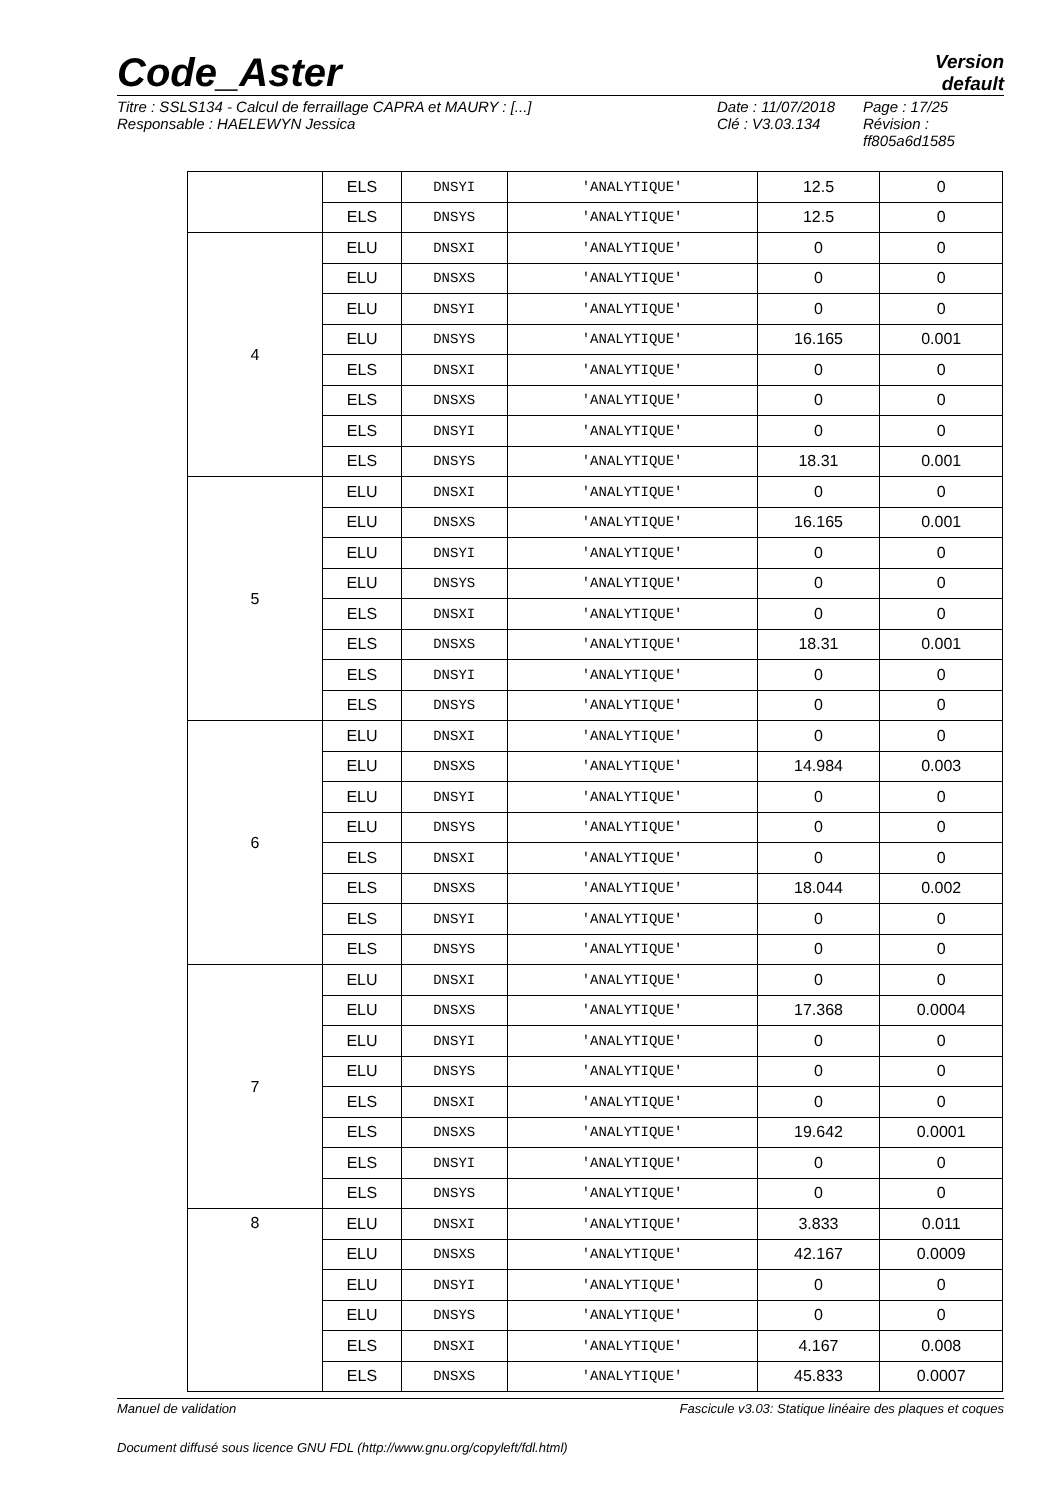Code_Aster
Version
default
Titre : SSLS134 - Calcul de ferraillage CAPRA et MAURY : [...]
Responsable : HAELEWYN Jessica
Date : 11/07/2018
Clé : V3.03.134
Page : 17/25
Révision :
ff805a6d1585
| | ELS | DNSYI | 'ANALYTIQUE' | 12.5 | 0 |
| | ELS | DNSYS | 'ANALYTIQUE' | 12.5 | 0 |
| 4 | ELU | DNSXI | 'ANALYTIQUE' | 0 | 0 |
| | ELU | DNSXS | 'ANALYTIQUE' | 0 | 0 |
| | ELU | DNSYI | 'ANALYTIQUE' | 0 | 0 |
| | ELU | DNSYS | 'ANALYTIQUE' | 16.165 | 0.001 |
| | ELS | DNSXI | 'ANALYTIQUE' | 0 | 0 |
| | ELS | DNSXS | 'ANALYTIQUE' | 0 | 0 |
| | ELS | DNSYI | 'ANALYTIQUE' | 0 | 0 |
| | ELS | DNSYS | 'ANALYTIQUE' | 18.31 | 0.001 |
| 5 | ELU | DNSXI | 'ANALYTIQUE' | 0 | 0 |
| | ELU | DNSXS | 'ANALYTIQUE' | 16.165 | 0.001 |
| | ELU | DNSYI | 'ANALYTIQUE' | 0 | 0 |
| | ELU | DNSYS | 'ANALYTIQUE' | 0 | 0 |
| | ELS | DNSXI | 'ANALYTIQUE' | 0 | 0 |
| | ELS | DNSXS | 'ANALYTIQUE' | 18.31 | 0.001 |
| | ELS | DNSYI | 'ANALYTIQUE' | 0 | 0 |
| | ELS | DNSYS | 'ANALYTIQUE' | 0 | 0 |
| 6 | ELU | DNSXI | 'ANALYTIQUE' | 0 | 0 |
| | ELU | DNSXS | 'ANALYTIQUE' | 14.984 | 0.003 |
| | ELU | DNSYI | 'ANALYTIQUE' | 0 | 0 |
| | ELU | DNSYS | 'ANALYTIQUE' | 0 | 0 |
| | ELS | DNSXI | 'ANALYTIQUE' | 0 | 0 |
| | ELS | DNSXS | 'ANALYTIQUE' | 18.044 | 0.002 |
| | ELS | DNSYI | 'ANALYTIQUE' | 0 | 0 |
| | ELS | DNSYS | 'ANALYTIQUE' | 0 | 0 |
| 7 | ELU | DNSXI | 'ANALYTIQUE' | 0 | 0 |
| | ELU | DNSXS | 'ANALYTIQUE' | 17.368 | 0.0004 |
| | ELU | DNSYI | 'ANALYTIQUE' | 0 | 0 |
| | ELU | DNSYS | 'ANALYTIQUE' | 0 | 0 |
| | ELS | DNSXI | 'ANALYTIQUE' | 0 | 0 |
| | ELS | DNSXS | 'ANALYTIQUE' | 19.642 | 0.0001 |
| | ELS | DNSYI | 'ANALYTIQUE' | 0 | 0 |
| | ELS | DNSYS | 'ANALYTIQUE' | 0 | 0 |
| 8 | ELU | DNSXI | 'ANALYTIQUE' | 3.833 | 0.011 |
| | ELU | DNSXS | 'ANALYTIQUE' | 42.167 | 0.0009 |
| | ELU | DNSYI | 'ANALYTIQUE' | 0 | 0 |
| | ELU | DNSYS | 'ANALYTIQUE' | 0 | 0 |
| | ELS | DNSXI | 'ANALYTIQUE' | 4.167 | 0.008 |
| | ELS | DNSXS | 'ANALYTIQUE' | 45.833 | 0.0007 |
Manuel de validation Fascicule v3.03: Statique linéaire des plaques et coques
Document diffusé sous licence GNU FDL (http://www.gnu.org/copyleft/fdl.html)